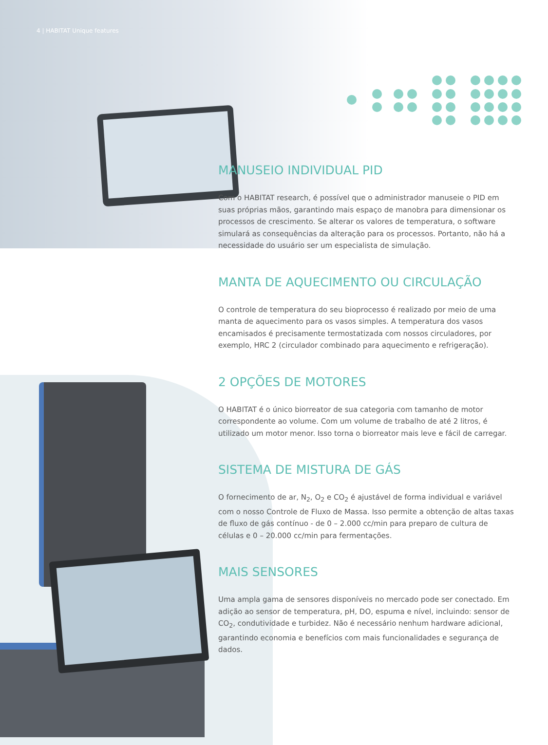4 | HABITAT Unique features
MANUSEIO INDIVIDUAL PID
Com o HABITAT research, é possível que o administrador manuseie o PID em suas próprias mãos, garantindo mais espaço de manobra para dimensionar os processos de crescimento. Se alterar os valores de temperatura, o software simulará as consequências da alteração para os processos. Portanto, não há a necessidade do usuário ser um especialista de simulação.
MANTA DE AQUECIMENTO OU CIRCULAÇÃO
O controle de temperatura do seu bioprocesso é realizado por meio de uma manta de aquecimento para os vasos simples. A temperatura dos vasos encamisados é precisamente termostatizada com nossos circuladores, por exemplo, HRC 2 (circulador combinado para aquecimento e refrigeração).
2 OPÇÕES DE MOTORES
O HABITAT é o único biorreator de sua categoria com tamanho de motor correspondente ao volume. Com um volume de trabalho de até 2 litros, é utilizado um motor menor. Isso torna o biorreator mais leve e fácil de carregar.
SISTEMA DE MISTURA DE GÁS
O fornecimento de ar, N<sub>2</sub>, O<sub>2</sub> e CO<sub>2</sub> é ajustável de forma individual e variável com o nosso Controle de Fluxo de Massa. Isso permite a obtenção de altas taxas de fluxo de gás contínuo - de 0 – 2.000 cc/min para preparo de cultura de células e 0 – 20.000 cc/min para fermentações.
MAIS SENSORES
Uma ampla gama de sensores disponíveis no mercado pode ser conectado. Em adição ao sensor de temperatura, pH, DO, espuma e nível, incluindo: sensor de CO<sub>2</sub>, condutividade e turbidez. Não é necessário nenhum hardware adicional, garantindo economia e benefícios com mais funcionalidades e segurança de dados.